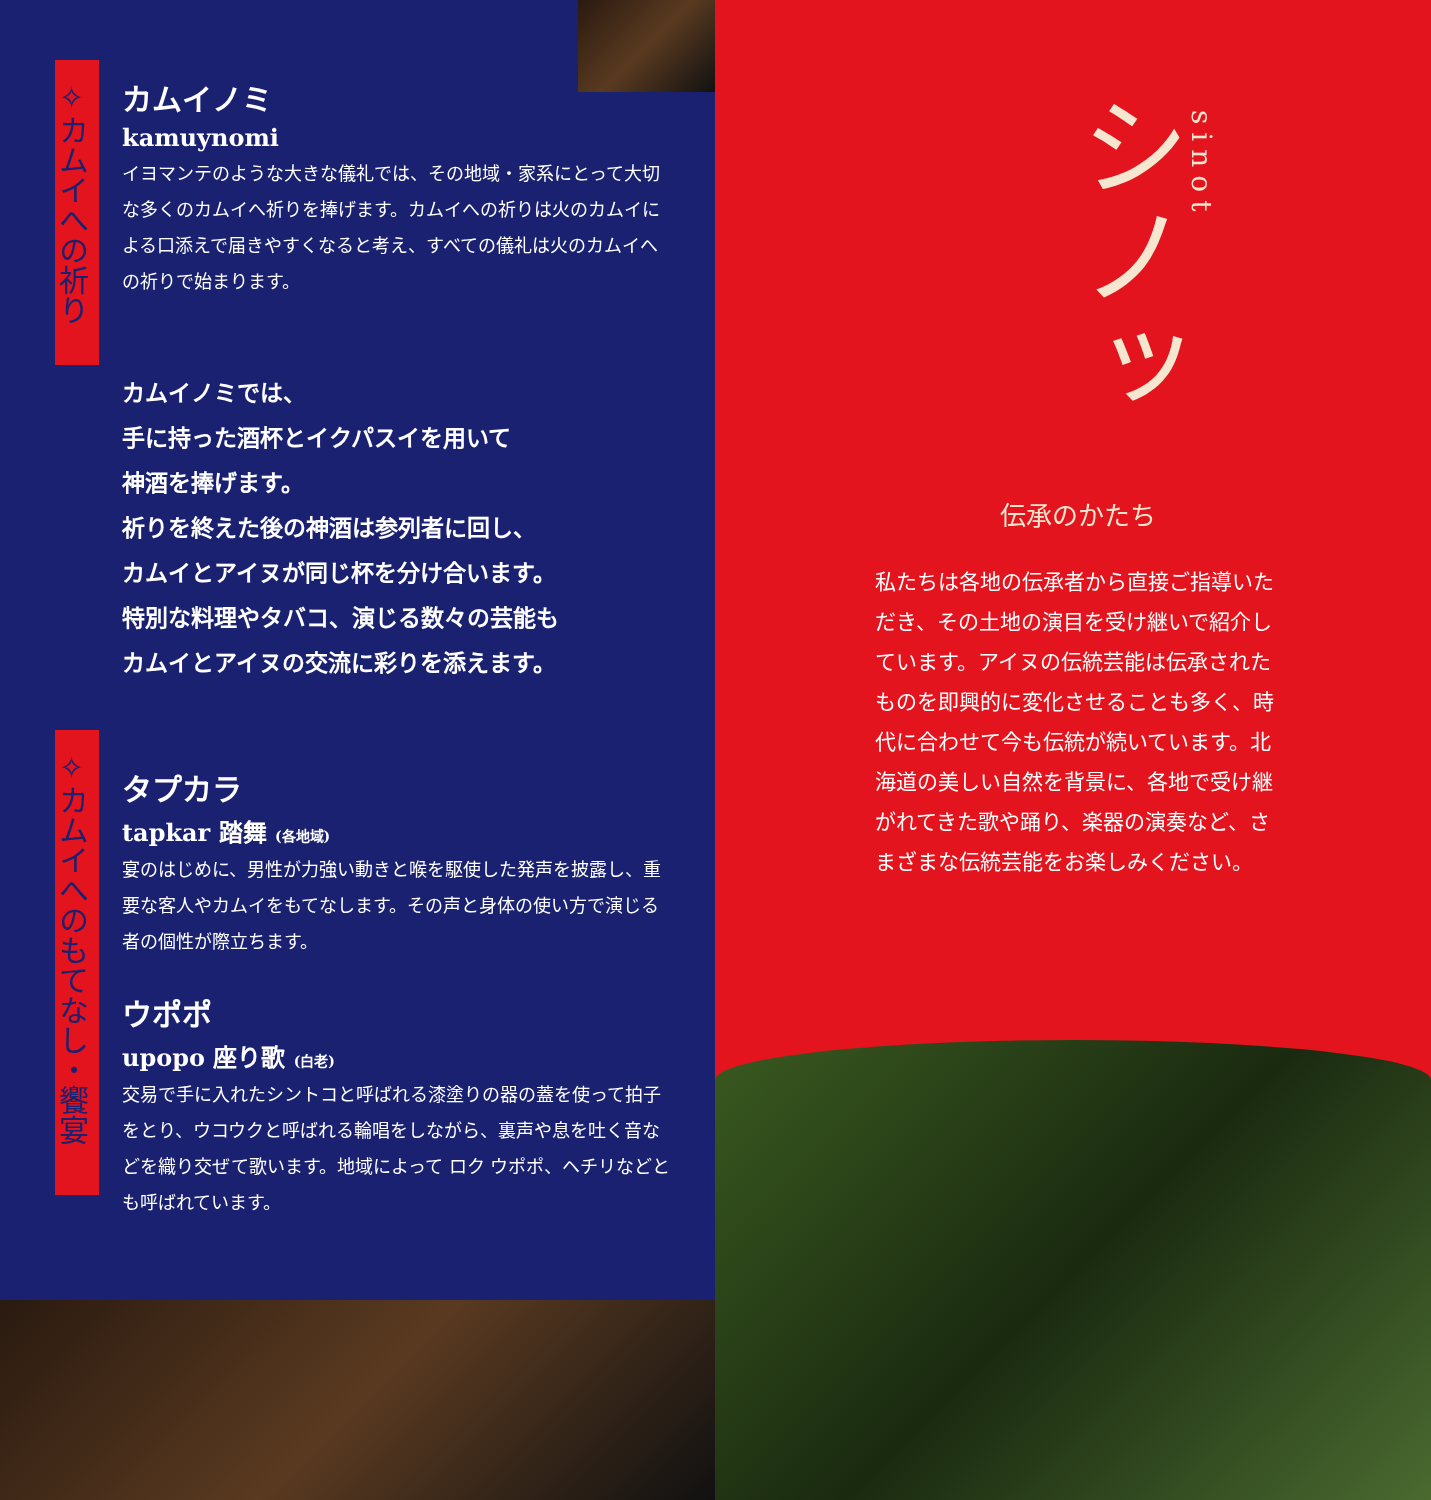✧カムイへの祈り
カムイノミ
kamuynomi
イヨマンテのような大きな儀礼では、その地域・家系にとって大切な多くのカムイへ祈りを捧げます。カムイへの祈りは火のカムイによる口添えで届きやすくなると考え、すべての儀礼は火のカムイへの祈りで始まります。
カムイノミでは、
手に持った酒杯とイクパスイを用いて
神酒を捧げます。
祈りを終えた後の神酒は参列者に回し、
カムイとアイヌが同じ杯を分け合います。
特別な料理やタバコ、演じる数々の芸能も
カムイとアイヌの交流に彩りを添えます。
タプカラ
tapkar 踏舞 (各地域)
宴のはじめに、男性が力強い動きと喉を駆使した発声を披露し、重要な客人やカムイをもてなします。その声と身体の使い方で演じる者の個性が際立ちます。
ウポポ
upopo 座り歌 (白老)
交易で手に入れたシントコと呼ばれる漆塗りの器の蓋を使って拍子をとり、ウコウクと呼ばれる輪唱をしながら、裏声や息を吐く音などを織り交ぜて歌います。地域によって ロク ウポポ、ヘチリなどとも呼ばれています。
✧カムイへのもてなし・饗宴
シノッ
sinot
伝承のかたち
私たちは各地の伝承者から直接ご指導いただき、その土地の演目を受け継いで紹介しています。アイヌの伝統芸能は伝承されたものを即興的に変化させることも多く、時代に合わせて今も伝統が続いています。北海道の美しい自然を背景に、各地で受け継がれてきた歌や踊り、楽器の演奏など、さまざまな伝統芸能をお楽しみください。